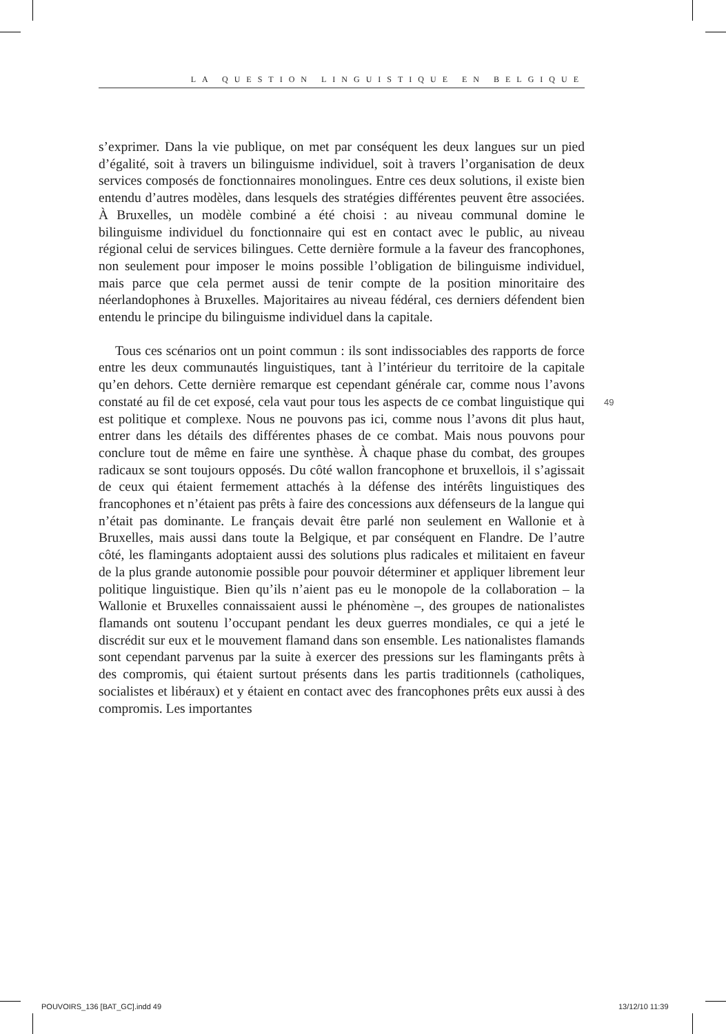LA QUESTION LINGUISTIQUE EN BELGIQUE
s’exprimer. Dans la vie publique, on met par conséquent les deux langues sur un pied d’égalité, soit à travers un bilinguisme individuel, soit à travers l’organisation de deux services composés de fonctionnaires monolingues. Entre ces deux solutions, il existe bien entendu d’autres modèles, dans lesquels des stratégies différentes peuvent être associées. À Bruxelles, un modèle combiné a été choisi : au niveau communal domine le bilinguisme individuel du fonctionnaire qui est en contact avec le public, au niveau régional celui de services bilingues. Cette dernière formule a la faveur des francophones, non seulement pour imposer le moins possible l’obligation de bilinguisme individuel, mais parce que cela permet aussi de tenir compte de la position minoritaire des néerlandophones à Bruxelles. Majoritaires au niveau fédéral, ces derniers défendent bien entendu le principe du bilinguisme individuel dans la capitale.
Tous ces scénarios ont un point commun : ils sont indissociables des rapports de force entre les deux communautés linguistiques, tant à l’intérieur du territoire de la capitale qu’en dehors. Cette dernière remarque est cependant générale car, comme nous l’avons constaté au fil de cet exposé, cela vaut pour tous les aspects de ce combat linguistique qui est politique et complexe. Nous ne pouvons pas ici, comme nous l’avons dit plus haut, entrer dans les détails des différentes phases de ce combat. Mais nous pouvons pour conclure tout de même en faire une synthèse. À chaque phase du combat, des groupes radicaux se sont toujours opposés. Du côté wallon francophone et bruxellois, il s’agissait de ceux qui étaient fermement attachés à la défense des intérêts linguistiques des francophones et n’étaient pas prêts à faire des concessions aux défenseurs de la langue qui n’était pas dominante. Le français devait être parlé non seulement en Wallonie et à Bruxelles, mais aussi dans toute la Belgique, et par conséquent en Flandre. De l’autre côté, les flamingants adoptaient aussi des solutions plus radicales et militaient en faveur de la plus grande autonomie possible pour pouvoir déterminer et appliquer librement leur politique linguistique. Bien qu’ils n’aient pas eu le monopole de la collaboration – la Wallonie et Bruxelles connaissaient aussi le phénomène –, des groupes de nationalistes flamands ont soutenu l’occupant pendant les deux guerres mondiales, ce qui a jeté le discrédit sur eux et le mouvement flamand dans son ensemble. Les nationalistes flamands sont cependant parvenus par la suite à exercer des pressions sur les flamingants prêts à des compromis, qui étaient surtout présents dans les partis traditionnels (catholiques, socialistes et libéraux) et y étaient en contact avec des francophones prêts eux aussi à des compromis. Les importantes
49
POUVOIRS_136 [BAT_GC].indd 49 13/12/10 11:39